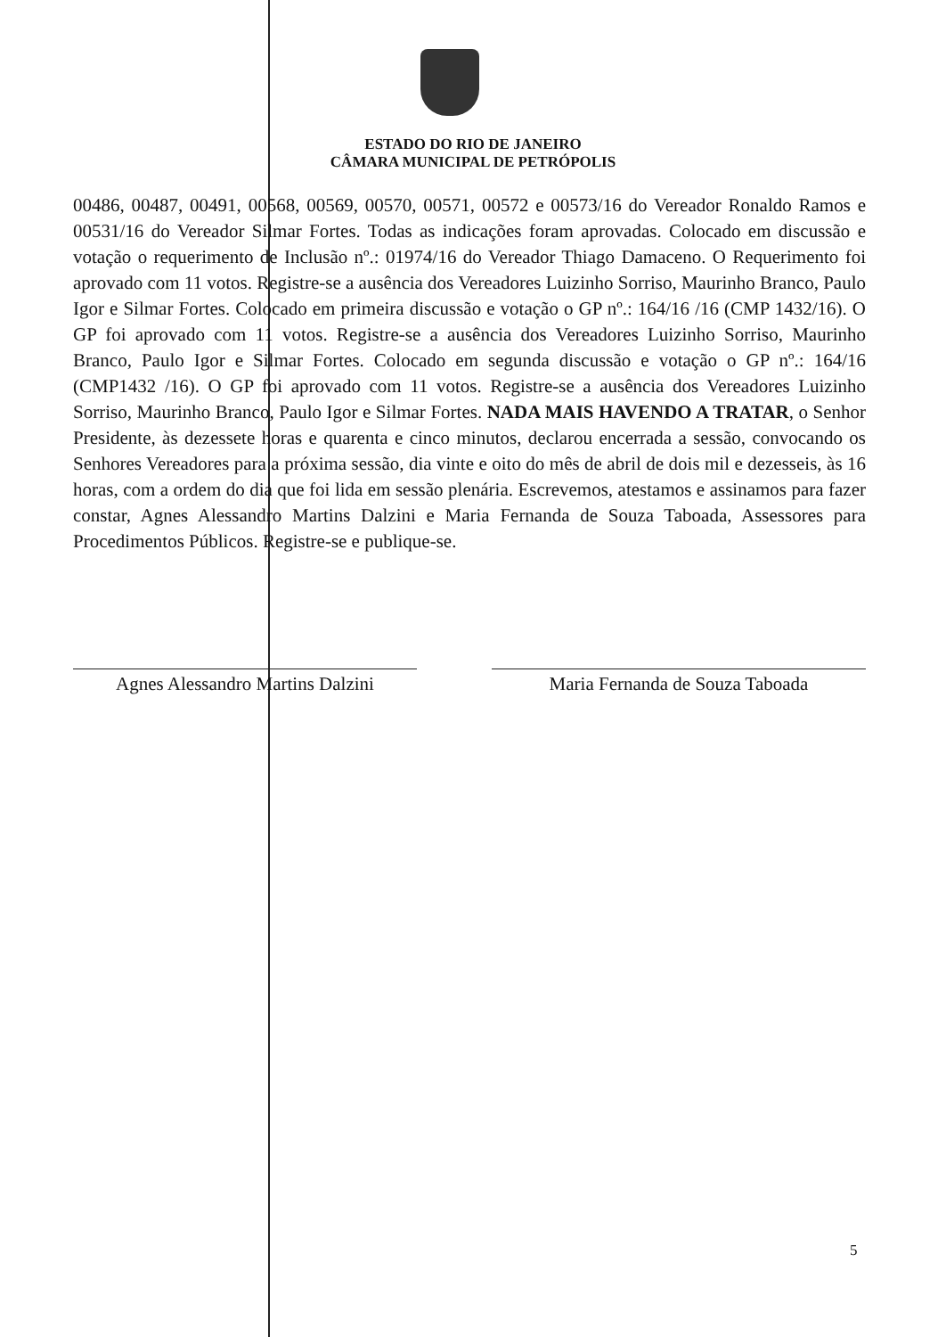ESTADO DO RIO DE JANEIRO
CÂMARA MUNICIPAL DE PETRÓPOLIS
00486, 00487, 00491, 00568, 00569, 00570, 00571, 00572 e 00573/16 do Vereador Ronaldo Ramos e 00531/16 do Vereador Silmar Fortes. Todas as indicações foram aprovadas. Colocado em discussão e votação o requerimento de Inclusão nº.: 01974/16 do Vereador Thiago Damaceno. O Requerimento foi aprovado com 11 votos. Registre-se a ausência dos Vereadores Luizinho Sorriso, Maurinho Branco, Paulo Igor e Silmar Fortes. Colocado em primeira discussão e votação o GP nº.: 164/16 /16 (CMP 1432/16). O GP foi aprovado com 11 votos. Registre-se a ausência dos Vereadores Luizinho Sorriso, Maurinho Branco, Paulo Igor e Silmar Fortes. Colocado em segunda discussão e votação o GP nº.: 164/16 (CMP1432 /16). O GP foi aprovado com 11 votos. Registre-se a ausência dos Vereadores Luizinho Sorriso, Maurinho Branco, Paulo Igor e Silmar Fortes. NADA MAIS HAVENDO A TRATAR, o Senhor Presidente, às dezessete horas e quarenta e cinco minutos, declarou encerrada a sessão, convocando os Senhores Vereadores para a próxima sessão, dia vinte e oito do mês de abril de dois mil e dezesseis, às 16 horas, com a ordem do dia que foi lida em sessão plenária. Escrevemos, atestamos e assinamos para fazer constar, Agnes Alessandro Martins Dalzini e Maria Fernanda de Souza Taboada, Assessores para Procedimentos Públicos. Registre-se e publique-se.
Agnes Alessandro Martins Dalzini
Maria Fernanda de Souza Taboada
5